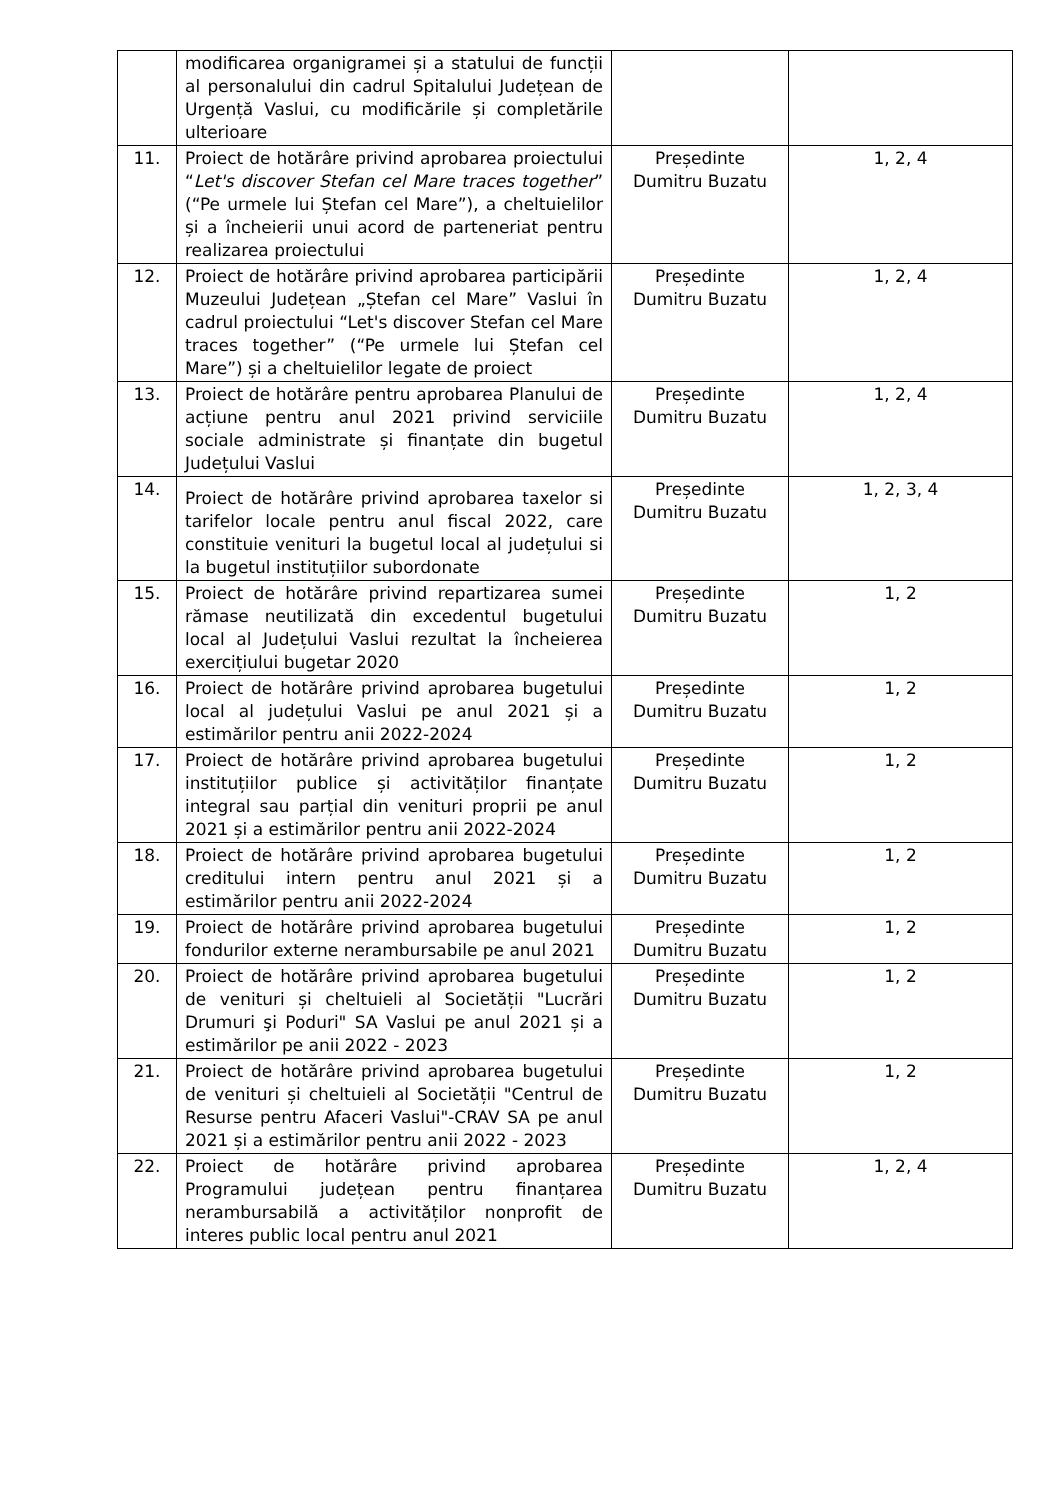| | modificarea organigramei și a statului de funcții al personalului din cadrul Spitalului Județean de Urgență Vaslui, cu modificările și completările ulterioare | | |
| 11. | Proiect de hotărâre privind aprobarea proiectului “ Let's discover Stefan cel Mare traces together ” (“Pe urmele lui Ștefan cel Mare”), a cheltuielilor și a încheierii unui acord de parteneriat pentru realizarea proiectului | Președinte Dumitru Buzatu | 1, 2, 4 |
| 12. | Proiect de hotărâre privind aprobarea participării Muzeului Județean „Ștefan cel Mare” Vaslui în cadrul proiectului “Let's discover Stefan cel Mare traces together” (“Pe urmele lui Ștefan cel Mare”) și a cheltuielilor legate de proiect | Președinte Dumitru Buzatu | 1, 2, 4 |
| 13. | Proiect de hotărâre pentru aprobarea Planului de acțiune pentru anul 2021 privind serviciile sociale administrate și finanțate din bugetul Județului Vaslui | Președinte Dumitru Buzatu | 1, 2, 4 |
| 14. | Proiect de hotărâre privind aprobarea taxelor si tarifelor locale pentru anul fiscal 2022, care constituie venituri la bugetul local al județului si la bugetul instituțiilor subordonate | Președinte Dumitru Buzatu | 1, 2, 3, 4 |
| 15. | Proiect de hotărâre privind repartizarea sumei rămase neutilizată din excedentul bugetului local al Județului Vaslui rezultat la încheierea exercițiului bugetar 2020 | Președinte Dumitru Buzatu | 1, 2 |
| 16. | Proiect de hotărâre privind aprobarea bugetului local al județului Vaslui pe anul 2021 și a estimărilor pentru anii 2022-2024 | Președinte Dumitru Buzatu | 1, 2 |
| 17. | Proiect de hotărâre privind aprobarea bugetului instituțiilor publice și activităților finanțate integral sau parțial din venituri proprii pe anul 2021 și a estimărilor pentru anii 2022-2024 | Președinte Dumitru Buzatu | 1, 2 |
| 18. | Proiect de hotărâre privind aprobarea bugetului creditului intern pentru anul 2021 și a estimărilor pentru anii 2022-2024 | Președinte Dumitru Buzatu | 1, 2 |
| 19. | Proiect de hotărâre privind aprobarea bugetului fondurilor externe nerambursabile pe anul 2021 | Președinte Dumitru Buzatu | 1, 2 |
| 20. | Proiect de hotărâre privind aprobarea bugetului de venituri și cheltuieli al Societății "Lucrări Drumuri şi Poduri" SA Vaslui pe anul 2021 și a estimărilor pe anii 2022 - 2023 | Președinte Dumitru Buzatu | 1, 2 |
| 21. | Proiect de hotărâre privind aprobarea bugetului de venituri și cheltuieli al Societății "Centrul de Resurse pentru Afaceri Vaslui"-CRAV SA pe anul 2021 și a estimărilor pentru anii 2022 - 2023 | Președinte Dumitru Buzatu | 1, 2 |
| 22. | Proiect de hotărâre privind aprobarea Programului județean pentru finanțarea nerambursabilă a activităților nonprofit de interes public local pentru anul 2021 | Președinte Dumitru Buzatu | 1, 2, 4 |